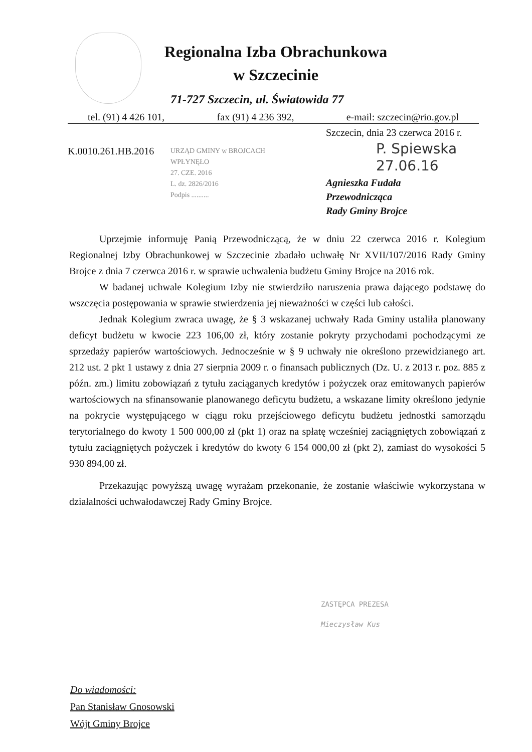Regionalna Izba Obrachunkowa
w Szczecinie
71-727 Szczecin, ul. Światowida 77
tel. (91) 4 426 101, fax (91) 4 236 392, e-mail: szczecin@rio.gov.pl
Szczecin, dnia 23 czerwca 2016 r.
K.0010.261.HB.2016
URZĄD GMINY w BROJCACH
WPŁYNĘŁO
27. CZE. 2016
L. dz. 2826/2016
Podpis ..........
P. Spiewska
27.06.16
Agnieszka Fudała
Przewodnicząca
Rady Gminy Brojce
Uprzejmie informuję Panią Przewodniczącą, że w dniu 22 czerwca 2016 r. Kolegium Regionalnej Izby Obrachunkowej w Szczecinie zbadało uchwałę Nr XVII/107/2016 Rady Gminy Brojce z dnia 7 czerwca 2016 r. w sprawie uchwalenia budżetu Gminy Brojce na 2016 rok.
W badanej uchwale Kolegium Izby nie stwierdziło naruszenia prawa dającego podstawę do wszczęcia postępowania w sprawie stwierdzenia jej nieważności w części lub całości.
Jednak Kolegium zwraca uwagę, że § 3 wskazanej uchwały Rada Gminy ustaliła planowany deficyt budżetu w kwocie 223 106,00 zł, który zostanie pokryty przychodami pochodzącymi ze sprzedaży papierów wartościowych. Jednocześnie w § 9 uchwały nie określono przewidzianego art. 212 ust. 2 pkt 1 ustawy z dnia 27 sierpnia 2009 r. o finansach publicznych (Dz. U. z 2013 r. poz. 885 z późn. zm.) limitu zobowiązań z tytułu zaciąganych kredytów i pożyczek oraz emitowanych papierów wartościowych na sfinansowanie planowanego deficytu budżetu, a wskazane limity określono jedynie na pokrycie występującego w ciągu roku przejściowego deficytu budżetu jednostki samorządu terytorialnego do kwoty 1 500 000,00 zł (pkt 1) oraz na spłatę wcześniej zaciągniętych zobowiązań z tytułu zaciągniętych pożyczek i kredytów do kwoty 6 154 000,00 zł (pkt 2), zamiast do wysokości 5 930 894,00 zł.
Przekazując powyższą uwagę wyrażam przekonanie, że zostanie właściwie wykorzystana w działalności uchwałodawczej Rady Gminy Brojce.
ZASTĘPCA PREZESA
Mieczysław Kus
Do wiadomości:
Pan Stanisław Gnosowski
Wójt Gminy Brojce